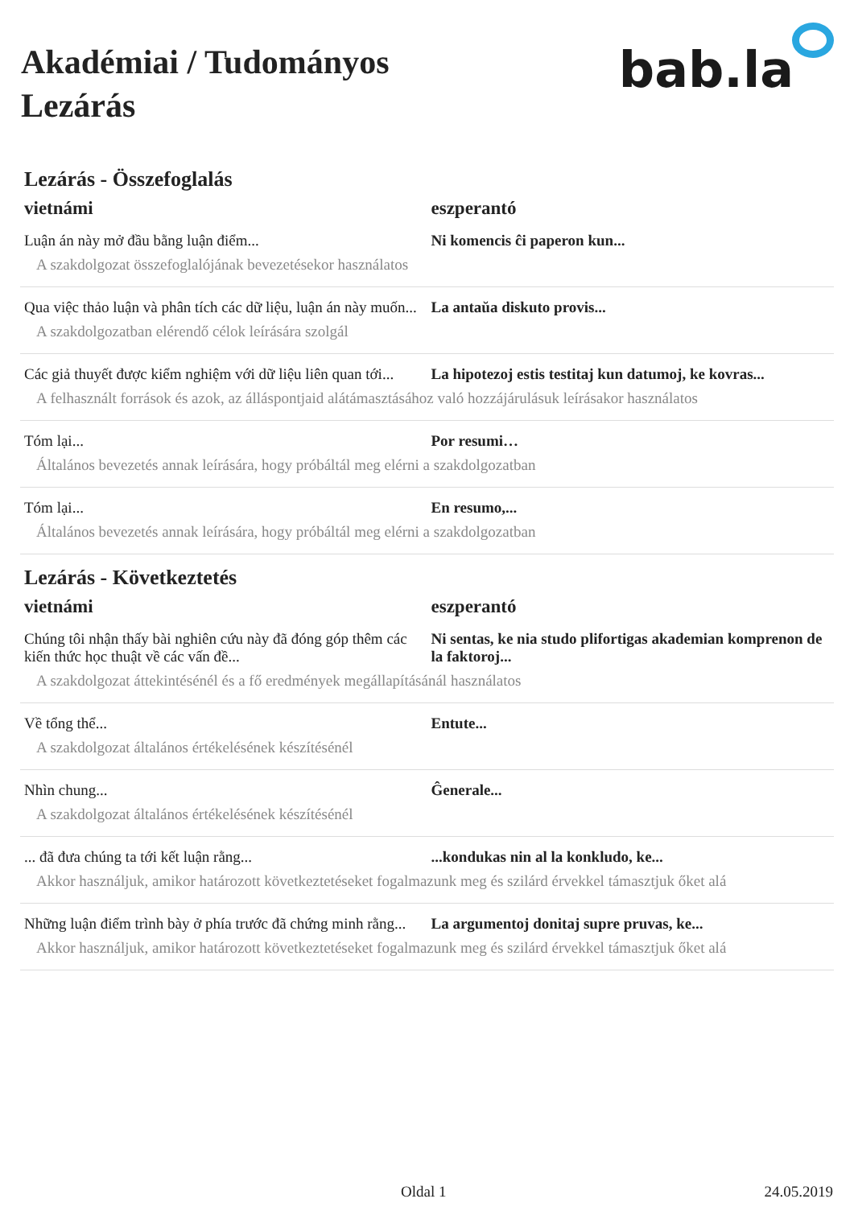Akadémiai / Tudományos
Lezárás
bab.la
Lezárás - Összefoglalás
| vietnámi | eszperantó |
| --- | --- |
| Luận án này mở đầu bằng luận điểm... | Ni komencis ĉi paperon kun... |
| A szakdolgozat összefoglalójának bevezetésekor használatos | |
| Qua việc thảo luận và phân tích các dữ liệu, luận án này muốn... | La antaŭa diskuto provis... |
| A szakdolgozatban elérendő célok leírására szolgál | |
| Các giả thuyết được kiểm nghiệm với dữ liệu liên quan tới... | La hipotezoj estis testitaj kun datumoj, ke kovras... |
| A felhasznált források és azok, az álláspontjaid alátámasztásához való hozzájárulásuk leírásakor használatos | |
| Tóm lại... | Por resumi… |
| Általános bevezetés annak leírására, hogy próbáltál meg elérni a szakdolgozatban | |
| Tóm lại... | En resumo,... |
| Általános bevezetés annak leírására, hogy próbáltál meg elérni a szakdolgozatban | |
Lezárás - Következtetés
| vietnámi | eszperantó |
| --- | --- |
| Chúng tôi nhận thấy bài nghiên cứu này đã đóng góp thêm các kiến thức học thuật về các vấn đề... | Ni sentas, ke nia studo plifortigas akademian komprenon de la faktoroj... |
| A szakdolgozat áttekintésénél és a fő eredmények megállapításánál használatos | |
| Về tổng thể... | Entute... |
| A szakdolgozat általános értékelésének készítésénél | |
| Nhìn chung... | Ĝenerale... |
| A szakdolgozat általános értékelésének készítésénél | |
| ... đã đưa chúng ta tới kết luận rằng... | ...kondukas nin al la konkludo, ke... |
| Akkor használjuk, amikor határozott következtetéseket fogalmazunk meg és szilárd érvekkel támasztjuk őket alá | |
| Những luận điểm trình bày ở phía trước đã chứng minh rằng... | La argumentoj donitaj supre pruvas, ke... |
| Akkor használjuk, amikor határozott következtetéseket fogalmazunk meg és szilárd érvekkel támasztjuk őket alá | |
Oldal 1 24.05.2019